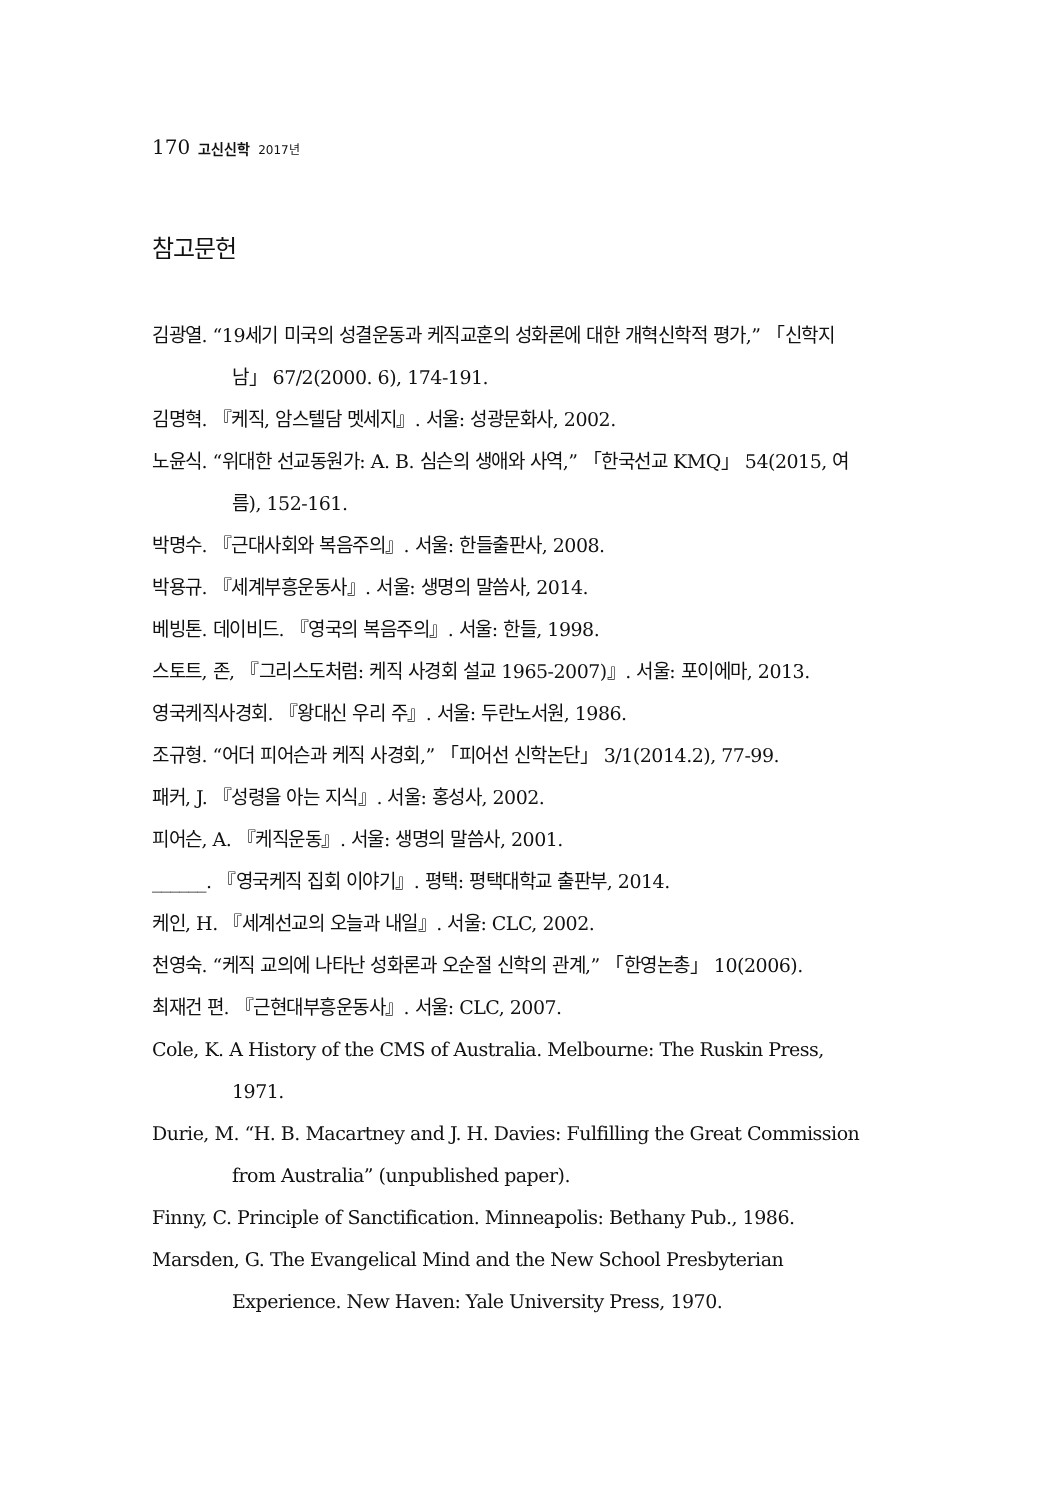170 고신신학 2017년
참고문헌
김광열. “19세기 미국의 성결운동과 케직교훈의 성화론에 대한 개혁신학적 평가,” 「신학지남」 67/2(2000. 6), 174-191.
김명혁. 『케직, 암스텔담 멧세지』. 서울: 성광문화사, 2002.
노윤식. “위대한 선교동원가: A. B. 심슨의 생애와 사역,” 「한국선교 KMQ」 54(2015, 여름), 152-161.
박명수. 『근대사회와 복음주의』. 서울: 한들출판사, 2008.
박용규. 『세계부흥운동사』. 서울: 생명의 말씀사, 2014.
베빙톤. 데이비드. 『영국의 복음주의』. 서울: 한들, 1998.
스토트, 존, 『그리스도처럼: 케직 사경회 설교 1965-2007)』. 서울: 포이에마, 2013.
영국케직사경회. 『왕대신 우리 주』. 서울: 두란노서원, 1986.
조규형. “어더 피어슨과 케직 사경회,” 「피어선 신학논단」 3/1(2014.2), 77-99.
패커, J. 『성령을 아는 지식』. 서울: 홍성사, 2002.
피어슨, A. 『케직운동』. 서울: 생명의 말씀사, 2001.
______. 『영국케직 집회 이야기』. 평택: 평택대학교 출판부, 2014.
케인, H. 『세계선교의 오늘과 내일』. 서울: CLC, 2002.
천영숙. “케직 교의에 나타난 성화론과 오순절 신학의 관계,” 「한영논총」 10(2006).
최재건 편. 『근현대부흥운동사』. 서울: CLC, 2007.
Cole, K. A History of the CMS of Australia. Melbourne: The Ruskin Press, 1971.
Durie, M. “H. B. Macartney and J. H. Davies: Fulfilling the Great Commission from Australia” (unpublished paper).
Finny, C. Principle of Sanctification. Minneapolis: Bethany Pub., 1986.
Marsden, G. The Evangelical Mind and the New School Presbyterian Experience. New Haven: Yale University Press, 1970.